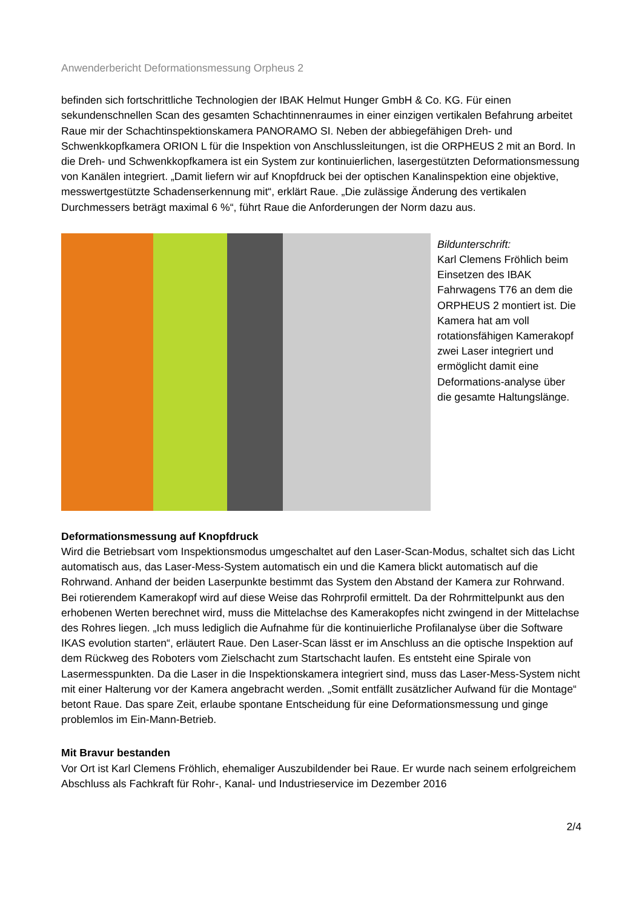Anwenderbericht Deformationsmessung Orpheus 2
befinden sich fortschrittliche Technologien der IBAK Helmut Hunger GmbH & Co. KG. Für einen sekundenschnellen Scan des gesamten Schachtinnenraumes in einer einzigen vertikalen Befahrung arbeitet Raue mir der Schachtinspektionskamera PANORAMO SI. Neben der abbiegefähigen Dreh- und Schwenkkopfkamera ORION L für die Inspektion von Anschlussleitungen, ist die ORPHEUS 2 mit an Bord. In die Dreh- und Schwenkkopfkamera ist ein System zur kontinuierlichen, lasergestützten Deformationsmessung von Kanälen integriert. „Damit liefern wir auf Knopfdruck bei der optischen Kanalinspektion eine objektive, messwertgestützte Schadenserkennung mit“, erklärt Raue. „Die zulässige Änderung des vertikalen Durchmessers beträgt maximal 6 %“, führt Raue die Anforderungen der Norm dazu aus.
Bildunterschrift:
Karl Clemens Fröhlich beim Einsetzen des IBAK Fahrwagens T76 an dem die ORPHEUS 2 montiert ist. Die Kamera hat am voll rotationsfähigen Kamerakopf zwei Laser integriert und ermöglicht damit eine Deformations-analyse über die gesamte Haltungslänge.
Deformationsmessung auf Knopfdruck
Wird die Betriebsart vom Inspektionsmodus umgeschaltet auf den Laser-Scan-Modus, schaltet sich das Licht automatisch aus, das Laser-Mess-System automatisch ein und die Kamera blickt automatisch auf die Rohrwand. Anhand der beiden Laserpunkte bestimmt das System den Abstand der Kamera zur Rohrwand. Bei rotierendem Kamerakopf wird auf diese Weise das Rohrprofil ermittelt. Da der Rohrmittelpunkt aus den erhobenen Werten berechnet wird, muss die Mittelachse des Kamerakopfes nicht zwingend in der Mittelachse des Rohres liegen. „Ich muss lediglich die Aufnahme für die kontinuierliche Profilanalyse über die Software IKAS evolution starten“, erläutert Raue. Den Laser-Scan lässt er im Anschluss an die optische Inspektion auf dem Rückweg des Roboters vom Zielschacht zum Startschacht laufen. Es entsteht eine Spirale von Lasermesspunkten. Da die Laser in die Inspektionskamera integriert sind, muss das Laser-Mess-System nicht mit einer Halterung vor der Kamera angebracht werden. „Somit entfällt zusätzlicher Aufwand für die Montage“ betont Raue. Das spare Zeit, erlaube spontane Entscheidung für eine Deformationsmessung und ginge problemlos im Ein-Mann-Betrieb.
Mit Bravur bestanden
Vor Ort ist Karl Clemens Fröhlich, ehemaliger Auszubildender bei Raue. Er wurde nach seinem erfolgreichem Abschluss als Fachkraft für Rohr-, Kanal- und Industrieservice im Dezember 2016
2/4